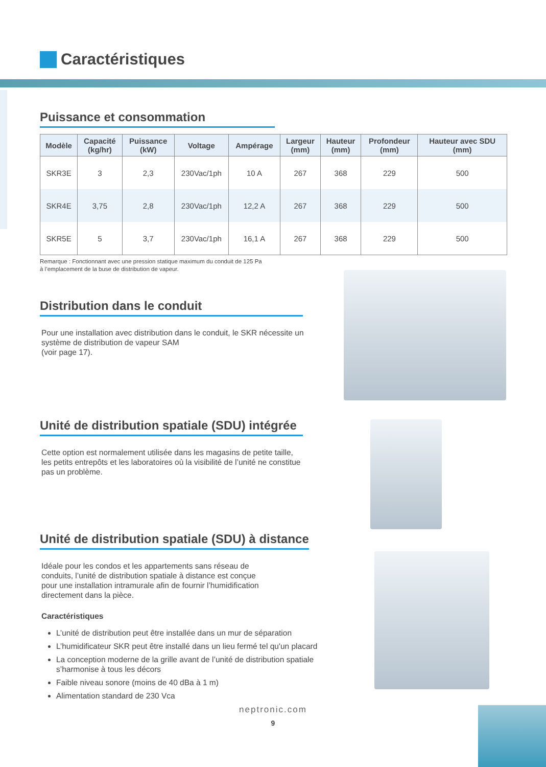Caractéristiques
Puissance et consommation
| Modèle | Capacité (kg/hr) | Puissance (kW) | Voltage | Ampérage | Largeur (mm) | Hauteur (mm) | Profondeur (mm) | Hauteur avec SDU (mm) |
| --- | --- | --- | --- | --- | --- | --- | --- | --- |
| SKR3E | 3 | 2,3 | 230Vac/1ph | 10 A | 267 | 368 | 229 | 500 |
| SKR4E | 3,75 | 2,8 | 230Vac/1ph | 12,2 A | 267 | 368 | 229 | 500 |
| SKR5E | 5 | 3,7 | 230Vac/1ph | 16,1 A | 267 | 368 | 229 | 500 |
Remarque : Fonctionnant avec une pression statique maximum du conduit de 125 Pa
à l’emplacement de la buse de distribution de vapeur.
Distribution dans le conduit
Pour une installation avec distribution dans le conduit, le SKR nécessite un système de distribution de vapeur SAM
(voir page 17).
Unité de distribution spatiale (SDU) intégrée
Cette option est normalement utilisée dans les magasins de petite taille, les petits entrepôts et les laboratoires où la visibilité de l’unité ne constitue pas un problème.
Unité de distribution spatiale (SDU) à distance
Idéale pour les condos et les appartements sans réseau de conduits, l’unité de distribution spatiale à distance est conçue pour une installation intramurale afin de fournir l’humidification directement dans la pièce.
Caractéristiques
L’unité de distribution peut être installée dans un mur de séparation
L’humidificateur SKR peut être installé dans un lieu fermé tel qu'un placard
La conception moderne de la grille avant de l’unité de distribution spatiale s’harmonise à tous les décors
Faible niveau sonore (moins de 40 dBa à 1 m)
Alimentation standard de 230 Vca
neptronic.com
9